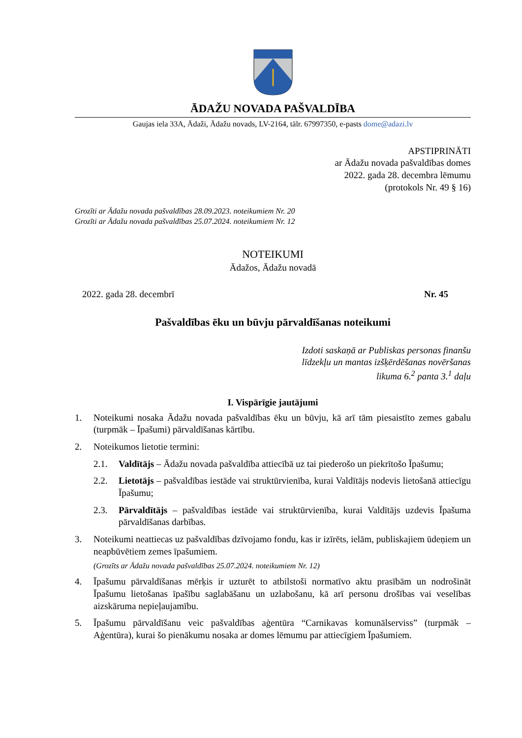ĀDAŽU NOVADA PAŠVALDĪBA
Gaujas iela 33A, Ādaži, Ādažu novads, LV-2164, tālr. 67997350, e-pasts dome@adazi.lv
APSTIPRINĀTI
ar Ādažu novada pašvaldības domes
2022. gada 28. decembra lēmumu
(protokols Nr. 49 § 16)
Grozīti ar Ādažu novada pašvaldības 28.09.2023. noteikumiem Nr. 20
Grozīti ar Ādažu novada pašvaldības 25.07.2024. noteikumiem Nr. 12
NOTEIKUMI
Ādažos, Ādažu novadā
2022. gada 28. decembrī Nr. 45
Pašvaldības ēku un būvju pārvaldīšanas noteikumi
Izdoti saskaņā ar Publiskas personas finanšu
līdzekļu un mantas izšķērdēšanas novēršanas
likuma 6.<sup>2</sup> panta 3.<sup>1</sup> daļu
I. Vispārīgie jautājumi
1. Noteikumi nosaka Ādažu novada pašvaldības ēku un būvju, kā arī tām piesaistīto zemes gabalu (turpmāk – Īpašumi) pārvaldīšanas kārtību.
2. Noteikumos lietotie termini:
2.1. Valdītājs – Ādažu novada pašvaldība attiecībā uz tai piederošo un piekrītošo Īpašumu;
2.2. Lietotājs – pašvaldības iestāde vai struktūrvienība, kurai Valdītājs nodevis lietošanā attiecīgu Īpašumu;
2.3. Pārvaldītājs – pašvaldības iestāde vai struktūrvienība, kurai Valdītājs uzdevis Īpašuma pārvaldīšanas darbības.
3. Noteikumi neattiecas uz pašvaldības dzīvojamo fondu, kas ir izīrēts, ielām, publiskajiem ūdeņiem un neapbūvētiem zemes īpašumiem.
(Grozīts ar Ādažu novada pašvaldības 25.07.2024. noteikumiem Nr. 12)
4. Īpašumu pārvaldīšanas mērķis ir uzturēt to atbilstoši normatīvo aktu prasībām un nodrošināt Īpašumu lietošanas īpašību saglabāšanu un uzlabošanu, kā arī personu drošības vai veselības aizskāruma nepieļaujamību.
5. Īpašumu pārvaldīšanu veic pašvaldības aģentūra “Carnikavas komunālserviss” (turpmāk – Aģentūra), kurai šo pienākumu nosaka ar domes lēmumu par attiecīgiem Īpašumiem.